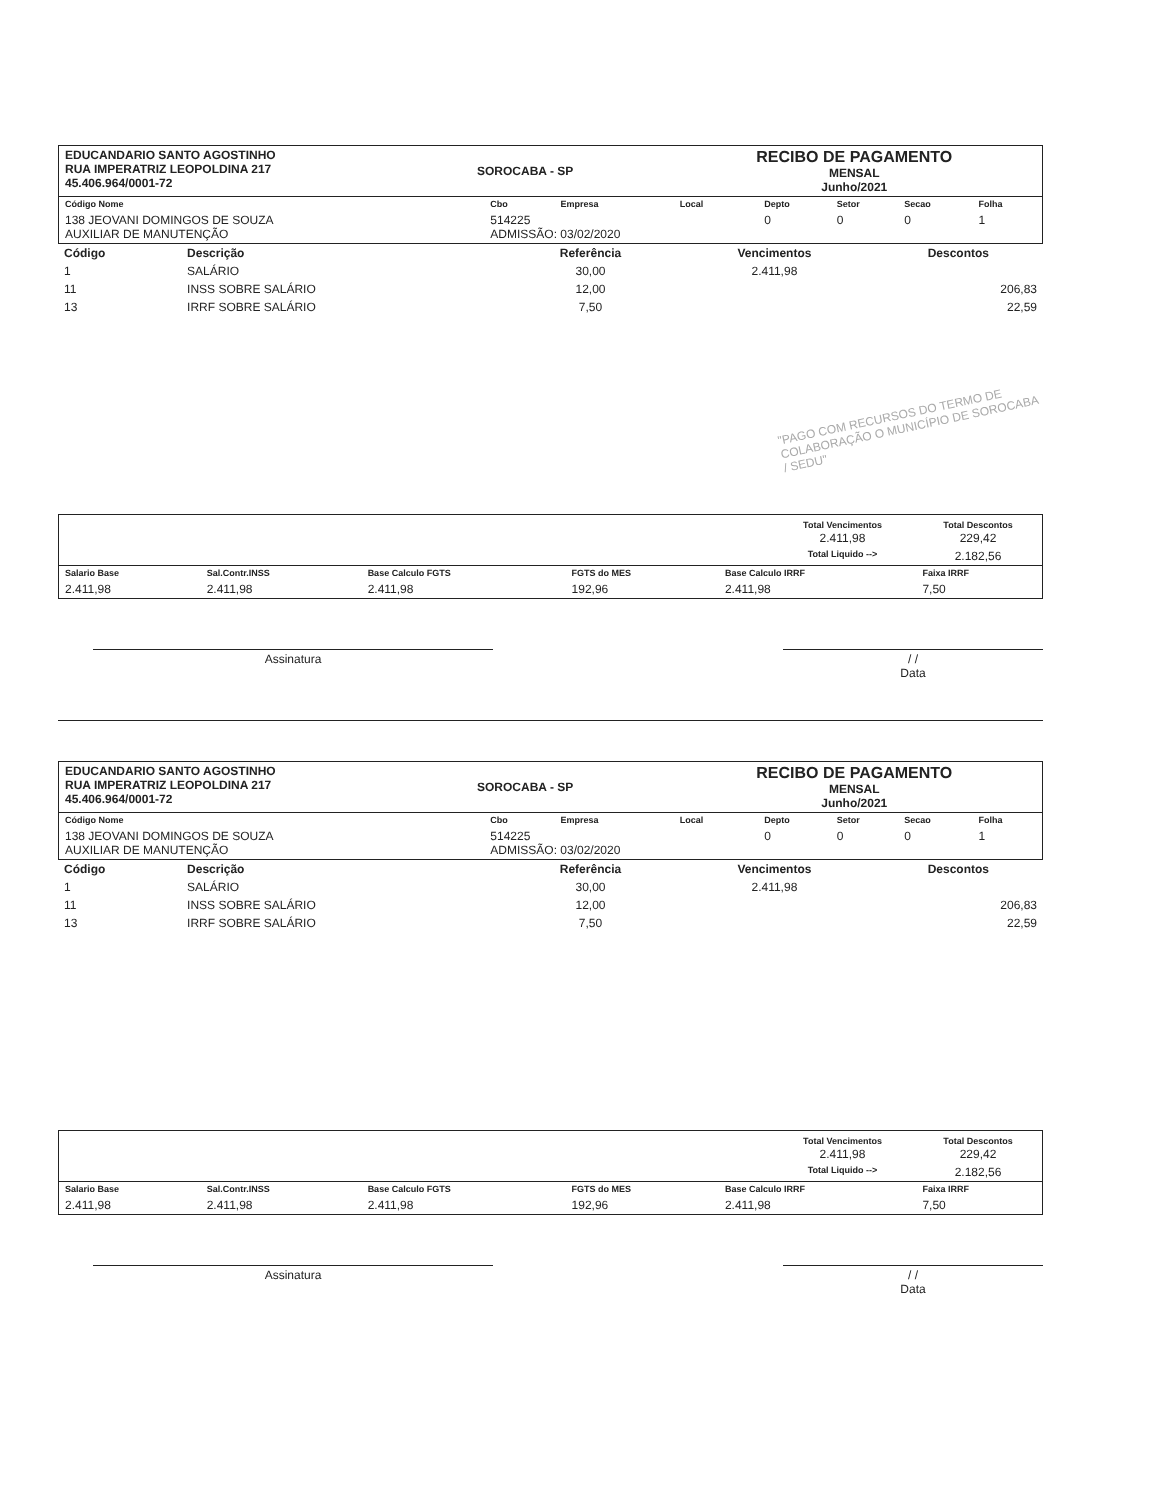| EDUCANDARIO SANTO AGOSTINHO RUA IMPERATRIZ LEOPOLDINA 217 45.406.964/0001-72 | SOROCABA - SP | RECIBO DE PAGAMENTO MENSAL Junho/2021 |
| Código Nome | Cbo | Empresa | Local | Depto | Setor | Secao | Folha |
| 138 JEOVANI DOMINGOS DE SOUZA AUXILIAR DE MANUTENÇÃO | 514225 ADMISSÃO: 03/02/2020 | | | 0 | 0 | 0 | 1 |
| Código | Descrição | Referência | Vencimentos | Descontos |
| --- | --- | --- | --- | --- |
| 1 | SALÁRIO | 30,00 | 2.411,98 | |
| 11 | INSS SOBRE SALÁRIO | 12,00 | | 206,83 |
| 13 | IRRF SOBRE SALÁRIO | 7,50 | | 22,59 |
"PAGO COM RECURSOS DO TERMO DE COLABORAÇÃO O MUNICÍPIO DE SOROCABA / SEDU"
| | Total Vencimentos 2.411,98 | Total Descontos 229,42 |
| | Total Liquido --> | 2.182,56 |
| Salario Base | Sal.Contr.INSS | Base Calculo FGTS | FGTS do MES | Base Calculo IRRF | Faixa IRRF |
| 2.411,98 | 2.411,98 | 2.411,98 | 192,96 | 2.411,98 | 7,50 |
Assinatura / /
Data
| EDUCANDARIO SANTO AGOSTINHO RUA IMPERATRIZ LEOPOLDINA 217 45.406.964/0001-72 | SOROCABA - SP | RECIBO DE PAGAMENTO MENSAL Junho/2021 |
| Código Nome | Cbo | Empresa | Local | Depto | Setor | Secao | Folha |
| 138 JEOVANI DOMINGOS DE SOUZA AUXILIAR DE MANUTENÇÃO | 514225 ADMISSÃO: 03/02/2020 | | | 0 | 0 | 0 | 1 |
| Código | Descrição | Referência | Vencimentos | Descontos |
| --- | --- | --- | --- | --- |
| 1 | SALÁRIO | 30,00 | 2.411,98 | |
| 11 | INSS SOBRE SALÁRIO | 12,00 | | 206,83 |
| 13 | IRRF SOBRE SALÁRIO | 7,50 | | 22,59 |
| | Total Vencimentos 2.411,98 | Total Descontos 229,42 |
| | Total Liquido --> | 2.182,56 |
| Salario Base | Sal.Contr.INSS | Base Calculo FGTS | FGTS do MES | Base Calculo IRRF | Faixa IRRF |
| 2.411,98 | 2.411,98 | 2.411,98 | 192,96 | 2.411,98 | 7,50 |
Assinatura / /
Data